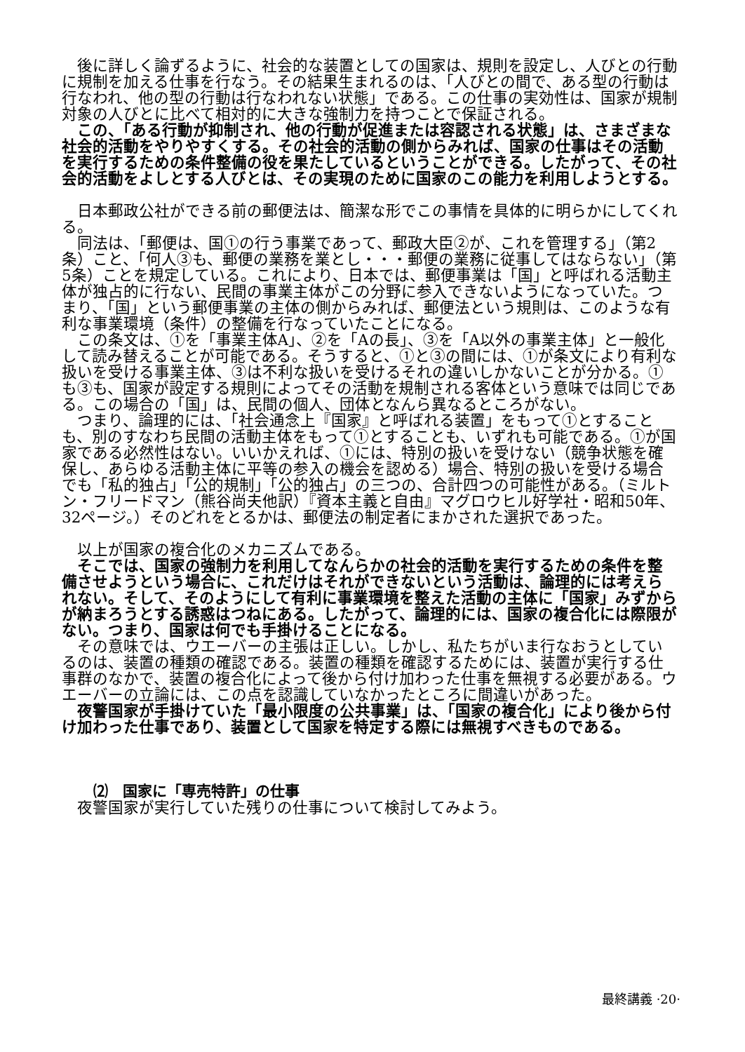後に詳しく論ずるように、社会的な装置としての国家は、規則を設定し、人びとの行動に規制を加える仕事を行なう。その結果生まれるのは、「人びとの間で、ある型の行動は行なわれ、他の型の行動は行なわれない状態」である。この仕事の実効性は、国家が規制対象の人びとに比べて相対的に大きな強制力を持つことで保証される。
この、「ある行動が抑制され、他の行動が促進または容認される状態」は、さまざまな社会的活動をやりやすくする。その社会的活動の側からみれば、国家の仕事はその活動を実行するための条件整備の役を果たしているということができる。したがって、その社会的活動をよしとする人びとは、その実現のために国家のこの能力を利用しようとする。
日本郵政公社ができる前の郵便法は、簡潔な形でこの事情を具体的に明らかにしてくれる。
同法は、「郵便は、国①の行う事業であって、郵政大臣②が、これを管理する」（第2条）こと、「何人③も、郵便の業務を業とし・・・郵便の業務に従事してはならない」（第5条）ことを規定している。これにより、日本では、郵便事業は「国」と呼ばれる活動主体が独占的に行ない、民間の事業主体がこの分野に参入できないようになっていた。つまり、「国」という郵便事業の主体の側からみれば、郵便法という規則は、このような有利な事業環境（条件）の整備を行なっていたことになる。
この条文は、①を「事業主体A」、②を「Aの長」、③を「A以外の事業主体」と一般化して読み替えることが可能である。そうすると、①と③の間には、①が条文により有利な扱いを受ける事業主体、③は不利な扱いを受けるそれの違いしかないことが分かる。①も③も、国家が設定する規則によってその活動を規制される客体という意味では同じである。この場合の「国」は、民間の個人、団体となんら異なるところがない。
つまり、論理的には、「社会通念上『国家』と呼ばれる装置」をもって①とすることも、別のすなわち民間の活動主体をもって①とすることも、いずれも可能である。①が国家である必然性はない。いいかえれば、①には、特別の扱いを受けない（競争状態を確保し、あらゆる活動主体に平等の参入の機会を認める）場合、特別の扱いを受ける場合でも「私的独占」「公的規制」「公的独占」の三つの、合計四つの可能性がある。（ミルトン・フリードマン（熊谷尚夫他訳）『資本主義と自由』マグロウヒル好学社・昭和50年、32ページ。）そのどれをとるかは、郵便法の制定者にまかされた選択であった。
以上が国家の複合化のメカニズムである。
そこでは、国家の強制力を利用してなんらかの社会的活動を実行するための条件を整備させようという場合に、これだけはそれができないという活動は、論理的には考えられない。そして、そのようにして有利に事業環境を整えた活動の主体に「国家」みずからが納まろうとする誘惑はつねにある。したがって、論理的には、国家の複合化には際限がない。つまり、国家は何でも手掛けることになる。
その意味では、ウエーバーの主張は正しい。しかし、私たちがいま行なおうとしているのは、装置の種類の確認である。装置の種類を確認するためには、装置が実行する仕事群のなかで、装置の複合化によって後から付け加わった仕事を無視する必要がある。ウエーバーの立論には、この点を認識していなかったところに間違いがあった。
夜警国家が手掛けていた「最小限度の公共事業」は、「国家の複合化」により後から付け加わった仕事であり、装置として国家を特定する際には無視すべきものである。
⑵　国家に「専売特許」の仕事
夜警国家が実行していた残りの仕事について検討してみよう。
最終講義 ·20·